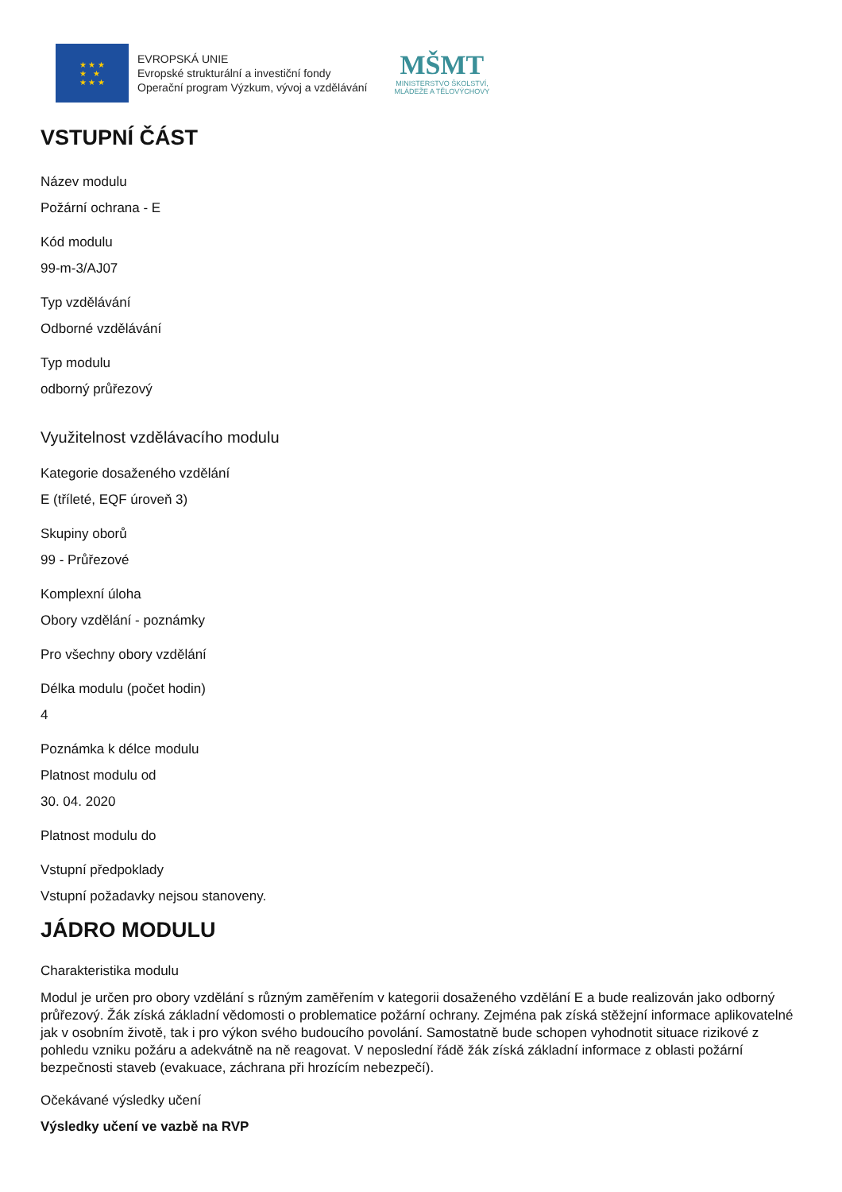★ ★ ★
★ ★
★ ★ ★
EVROPSKÁ UNIE
Evropské strukturální a investiční fondy
Operační program Výzkum, vývoj a vzdělávání
MŠMT
MINISTERSTVO ŠKOLSTVÍ,
MLÁDEŽE A TĚLOVÝCHOVY
VSTUPNÍ ČÁST
Název modulu
Požární ochrana - E
Kód modulu
99-m-3/AJ07
Typ vzdělávání
Odborné vzdělávání
Typ modulu
odborný průřezový
Využitelnost vzdělávacího modulu
Kategorie dosaženého vzdělání
E (tříleté, EQF úroveň 3)
Skupiny oborů
99 - Průřezové
Komplexní úloha
Obory vzdělání - poznámky
Pro všechny obory vzdělání
Délka modulu (počet hodin)
4
Poznámka k délce modulu
Platnost modulu od
30. 04. 2020
Platnost modulu do
Vstupní předpoklady
Vstupní požadavky nejsou stanoveny.
JÁDRO MODULU
Charakteristika modulu
Modul je určen pro obory vzdělání s různým zaměřením v kategorii dosaženého vzdělání E a bude realizován jako odborný průřezový. Žák získá základní vědomosti o problematice požární ochrany. Zejména pak získá stěžejní informace aplikovatelné jak v osobním životě, tak i pro výkon svého budoucího povolání. Samostatně bude schopen vyhodnotit situace rizikové z pohledu vzniku požáru a adekvátně na ně reagovat. V neposlední řádě žák získá základní informace z oblasti požární bezpečnosti staveb (evakuace, záchrana při hrozícím nebezpečí).
Očekávané výsledky učení
Výsledky učení ve vazbě na RVP